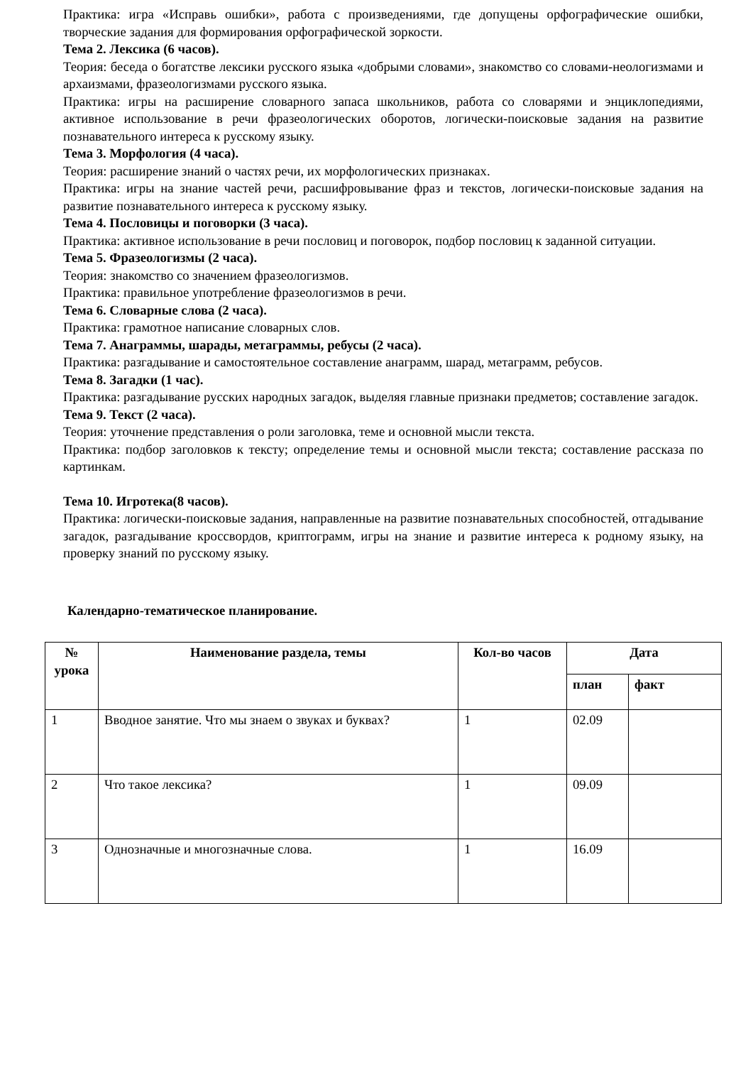Практика: игра «Исправь ошибки», работа с произведениями, где допущены орфографические ошибки, творческие задания для формирования орфографической зоркости.
Тема 2. Лексика (6 часов).
Теория: беседа о богатстве лексики русского языка «добрыми словами», знакомство со словами-неологизмами и архаизмами, фразеологизмами русского языка.
Практика: игры на расширение словарного запаса школьников, работа со словарями и энциклопедиями, активное использование в речи фразеологических оборотов, логически-поисковые задания на развитие познавательного интереса к русскому языку.
Тема 3. Морфология (4 часа).
Теория: расширение знаний о частях речи, их морфологических признаках.
Практика: игры на знание частей речи, расшифровывание фраз и текстов, логически-поисковые задания на развитие познавательного интереса к русскому языку.
Тема 4. Пословицы и поговорки (3 часа).
Практика: активное использование в речи пословиц и поговорок, подбор пословиц к заданной ситуации.
Тема 5. Фразеологизмы (2 часа).
Теория: знакомство со значением фразеологизмов.
Практика: правильное употребление фразеологизмов в речи.
Тема 6. Словарные слова (2 часа).
Практика: грамотное написание словарных слов.
Тема 7. Анаграммы, шарады, метаграммы, ребусы (2 часа).
Практика: разгадывание и самостоятельное составление анаграмм, шарад, метаграмм, ребусов.
Тема 8. Загадки (1 час).
Практика: разгадывание русских народных загадок, выделяя главные признаки предметов; составление загадок.
Тема 9. Текст (2 часа).
Теория: уточнение представления о роли заголовка, теме и основной мысли текста.
Практика: подбор заголовков к тексту; определение темы и основной мысли текста; составление рассказа по картинкам.
Тема 10. Игротека(8 часов).
Практика: логически-поисковые задания, направленные на развитие познавательных способностей, отгадывание загадок, разгадывание кроссвордов, криптограмм, игры на знание и развитие интереса к родному языку, на проверку знаний по русскому языку.
Календарно-тематическое планирование.
| № урока | Наименование раздела, темы | Кол-во часов | Дата | |
| --- | --- | --- | --- | --- |
| | | | план | факт |
| 1 | Вводное занятие. Что мы знаем о звуках и буквах? | 1 | 02.09 | |
| 2 | Что такое лексика? | 1 | 09.09 | |
| 3 | Однозначные и многозначные слова. | 1 | 16.09 | |